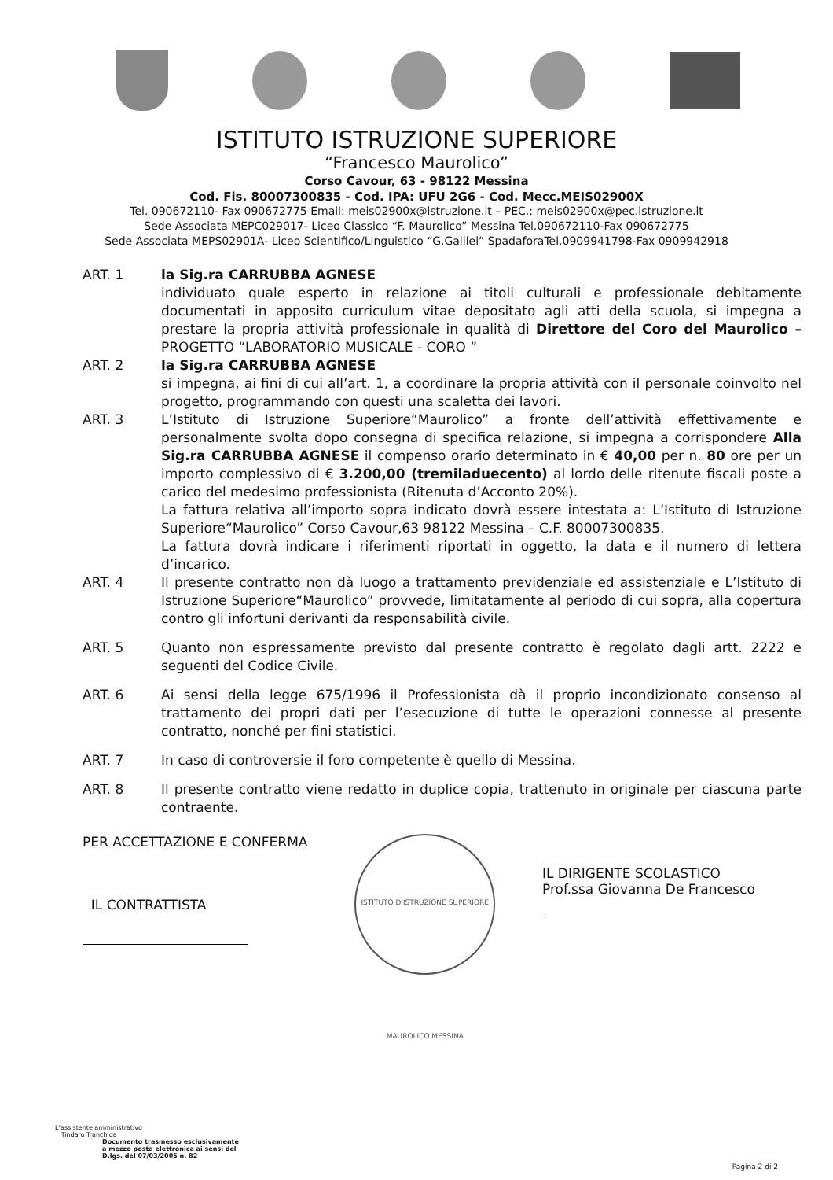ISTITUTO ISTRUZIONE SUPERIORE
“Francesco Maurolico”
Corso Cavour, 63 - 98122 Messina
Cod. Fis. 80007300835 - Cod. IPA: UFU 2G6 - Cod. Mecc.MEIS02900X
Tel. 090672110- Fax 090672775 Email: meis02900x@istruzione.it – PEC.: meis02900x@pec.istruzione.it
Sede Associata MEPC029017- Liceo Classico “F. Maurolico” Messina Tel.090672110-Fax 090672775
Sede Associata MEPS02901A- Liceo Scientifico/Linguistico “G.Galilei” SpadaforaTel.0909941798-Fax 0909942918
ART. 1 la Sig.ra CARRUBBA AGNESE
individuato quale esperto in relazione ai titoli culturali e professionale debitamente documentati in apposito curriculum vitae depositato agli atti della scuola, si impegna a prestare la propria attività professionale in qualità di Direttore del Coro del Maurolico – PROGETTO “LABORATORIO MUSICALE - CORO ”
ART. 2 la Sig.ra CARRUBBA AGNESE
si impegna, ai fini di cui all’art. 1, a coordinare la propria attività con il personale coinvolto nel progetto, programmando con questi una scaletta dei lavori.
ART. 3 L’Istituto di Istruzione Superiore“Maurolico” a fronte dell’attività effettivamente e personalmente svolta dopo consegna di specifica relazione, si impegna a corrispondere Alla Sig.ra CARRUBBA AGNESE il compenso orario determinato in € 40,00 per n. 80 ore per un importo complessivo di € 3.200,00 (tremiladuecento) al lordo delle ritenute fiscali poste a carico del medesimo professionista (Ritenuta d’Acconto 20%).
La fattura relativa all’importo sopra indicato dovrà essere intestata a: L’Istituto di Istruzione Superiore“Maurolico” Corso Cavour,63 98122 Messina – C.F. 80007300835.
La fattura dovrà indicare i riferimenti riportati in oggetto, la data e il numero di lettera d’incarico.
ART. 4 Il presente contratto non dà luogo a trattamento previdenziale ed assistenziale e L’Istituto di Istruzione Superiore“Maurolico” provvede, limitatamente al periodo di cui sopra, alla copertura contro gli infortuni derivanti da responsabilità civile.
ART. 5 Quanto non espressamente previsto dal presente contratto è regolato dagli artt. 2222 e seguenti del Codice Civile.
ART. 6 Ai sensi della legge 675/1996 il Professionista dà il proprio incondizionato consenso al trattamento dei propri dati per l’esecuzione di tutte le operazioni connesse al presente contratto, nonché per fini statistici.
ART. 7 In caso di controversie il foro competente è quello di Messina.
ART. 8 Il presente contratto viene redatto in duplice copia, trattenuto in originale per ciascuna parte contraente.
PER ACCETTAZIONE E CONFERMA
IL CONTRATTISTA
ISTITUTO D'ISTRUZIONE SUPERIORE MAUROLICO MESSINA
IL DIRIGENTE SCOLASTICO
Prof.ssa Giovanna De Francesco
L’assistente amministrativo
Tindaro Tranchida
Documento trasmesso esclusivamente
a mezzo posta elettronica ai sensi del
D.lgs. del 07/03/2005 n. 82
Pagina 2 di 2